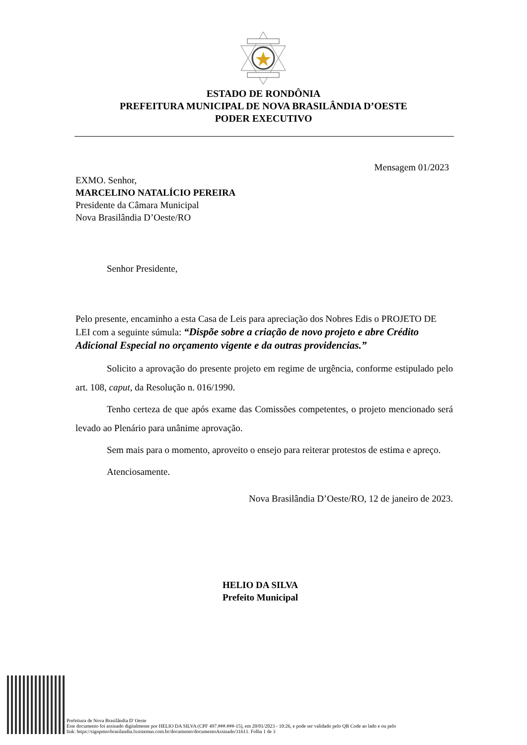ESTADO DE RONDÔNIA
PREFEITURA MUNICIPAL DE NOVA BRASILÂNDIA D’OESTE
PODER EXECUTIVO
Mensagem 01/2023
EXMO. Senhor,
MARCELINO NATALÍCIO PEREIRA
Presidente da Câmara Municipal
Nova Brasilândia D’Oeste/RO
Senhor Presidente,
Pelo presente, encaminho a esta Casa de Leis para apreciação dos Nobres Edis o PROJETO DE LEI com a seguinte súmula: “Dispõe sobre a criação de novo projeto e abre Crédito Adicional Especial no orçamento vigente e da outras providencias.”
Solicito a aprovação do presente projeto em regime de urgência, conforme estipulado pelo art. 108, caput, da Resolução n. 016/1990.
Tenho certeza de que após exame das Comissões competentes, o projeto mencionado será levado ao Plenário para unânime aprovação.
Sem mais para o momento, aproveito o ensejo para reiterar protestos de estima e apreço.
Atenciosamente.
Nova Brasilândia D’Oeste/RO, 12 de janeiro de 2023.
HELIO DA SILVA
Prefeito Municipal
Prefeitura de Nova Brasilândia D' Oeste
Este documento foi assinado digitalmente por HELIO DA SILVA (CPF 497.###.###-15), em 20/01/2023 - 10:26, e pode ser validado pelo QR Code ao lado e ou pelo
link: https://signpmnvbrasilandia.lxsistemas.com.br/documento/documentoAssinado/31611. Folha 1 de 3